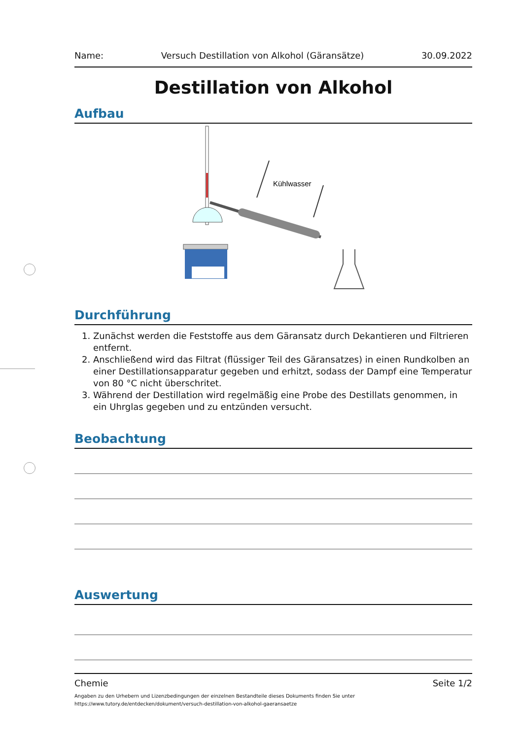Name: Versuch Destillation von Alkohol (Gäransätze) 30.09.2022
Destillation von Alkohol
Aufbau
Kühlwasser
Durchführung
1. Zunächst werden die Feststoffe aus dem Gäransatz durch Dekantieren und Filtrieren entfernt.
2. Anschließend wird das Filtrat (flüssiger Teil des Gäransatzes) in einen Rundkolben an einer Destillationsapparatur gegeben und erhitzt, sodass der Dampf eine Temperatur von 80 °C nicht überschritet.
3. Während der Destillation wird regelmäßig eine Probe des Destillats genommen, in ein Uhrglas gegeben und zu entzünden versucht.
Beobachtung
Auswertung
Chemie Seite 1/2
Angaben zu den Urhebern und Lizenzbedingungen der einzelnen Bestandteile dieses Dokuments finden Sie unter
https://www.tutory.de/entdecken/dokument/versuch-destillation-von-alkohol-gaeransaetze